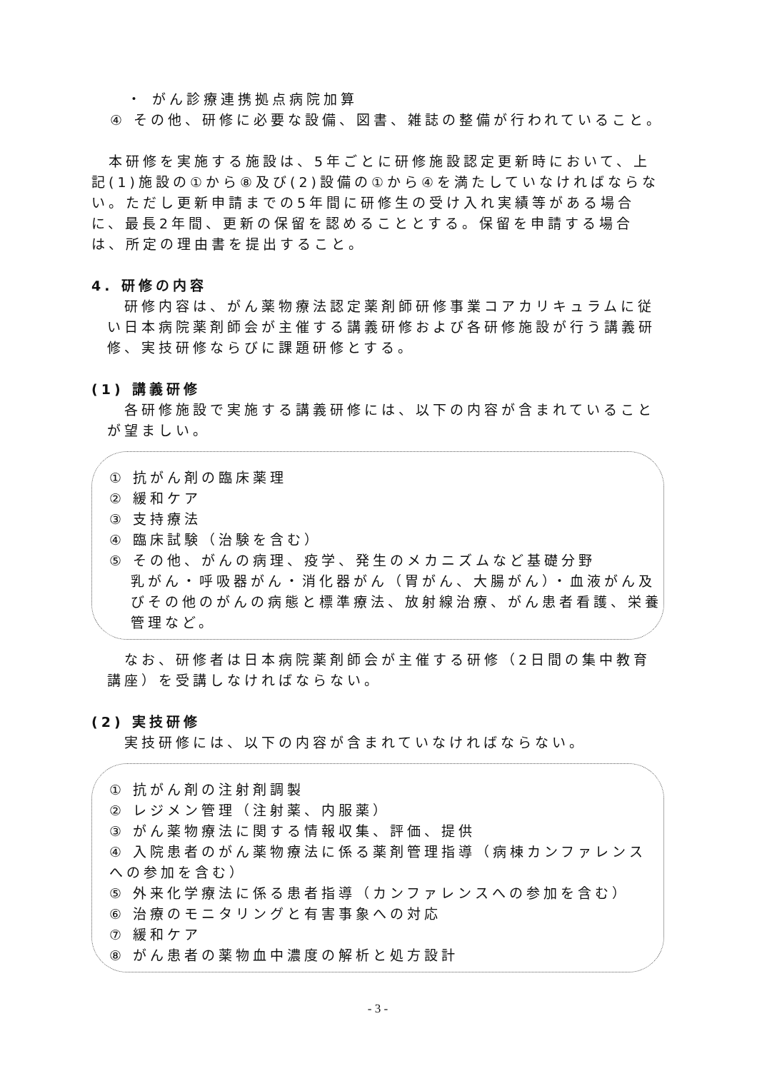・ がん診療連携拠点病院加算
④ その他、研修に必要な設備、図書、雑誌の整備が行われていること。
　本研修を実施する施設は、5年ごとに研修施設認定更新時において、上記(1)施設の①から⑧及び(2)設備の①から④を満たしていなければならない。ただし更新申請までの5年間に研修生の受け入れ実績等がある場合に、最長2年間、更新の保留を認めることとする。保留を申請する場合は、所定の理由書を提出すること。
4. 研修の内容
　研修内容は、がん薬物療法認定薬剤師研修事業コアカリキュラムに従い日本病院薬剤師会が主催する講義研修および各研修施設が行う講義研修、実技研修ならびに課題研修とする。
(1) 講義研修
　各研修施設で実施する講義研修には、以下の内容が含まれていることが望ましい。
① 抗がん剤の臨床薬理
② 緩和ケア
③ 支持療法
④ 臨床試験（治験を含む）
⑤ その他、がんの病理、疫学、発生のメカニズムなど基礎分野
乳がん・呼吸器がん・消化器がん（胃がん、大腸がん）・血液がん及びその他のがんの病態と標準療法、放射線治療、がん患者看護、栄養管理など。
　なお、研修者は日本病院薬剤師会が主催する研修（2日間の集中教育講座）を受講しなければならない。
(2) 実技研修
　実技研修には、以下の内容が含まれていなければならない。
① 抗がん剤の注射剤調製
② レジメン管理（注射薬、内服薬）
③ がん薬物療法に関する情報収集、評価、提供
④ 入院患者のがん薬物療法に係る薬剤管理指導（病棟カンファレンスへの参加を含む）
⑤ 外来化学療法に係る患者指導（カンファレンスへの参加を含む）
⑥ 治療のモニタリングと有害事象への対応
⑦ 緩和ケア
⑧ がん患者の薬物血中濃度の解析と処方設計
- 3 -